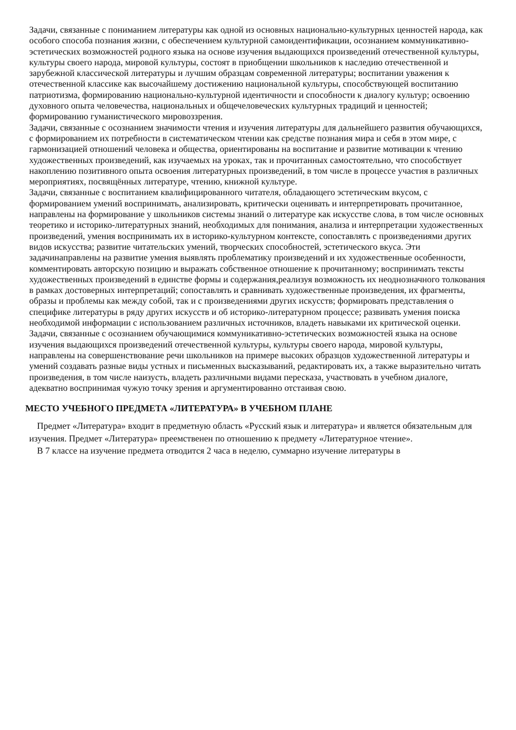Задачи, связанные с пониманием литературы как одной из основных национально-культурных ценностей народа, как особого способа познания жизни, с обеспечением культурной самоидентификации, осознанием коммуникативно-эстетических возможностей родного языка на основе изучения выдающихся произведений отечественной культуры, культуры своего народа, мировой культуры, состоят в приобщении школьников к наследию отечественной и зарубежной классической литературы и лучшим образцам современной литературы; воспитании уважения к отечественной классике как высочайшему достижению национальной культуры, способствующей воспитанию патриотизма, формированию национально-культурной идентичности и способности к диалогу культур; освоению духовного опыта человечества, национальных и общечеловеческих культурных традиций и ценностей; формированию гуманистического мировоззрения.
Задачи, связанные с осознанием значимости чтения и изучения литературы для дальнейшего развития обучающихся, с формированием их потребности в систематическом чтении как средстве познания мира и себя в этом мире, с гармонизацией отношений человека и общества, ориентированы на воспитание и развитие мотивации к чтению художественных произведений, как изучаемых на уроках, так и прочитанных самостоятельно, что способствует накоплению позитивного опыта освоения литературных произведений, в том числе в процессе участия в различных мероприятиях, посвящённых литературе, чтению, книжной культуре.
Задачи, связанные с воспитанием квалифицированного читателя, обладающего эстетическим вкусом, с формированием умений воспринимать, анализировать, критически оценивать и интерпретировать прочитанное, направлены на формирование у школьников системы знаний о литературе как искусстве слова, в том числе основных теоретико и историко-литературных знаний, необходимых для понимания, анализа и интерпретации художественных произведений, умения воспринимать их в историко-культурном контексте, сопоставлять с произведениями других видов искусства; развитие читательских умений, творческих способностей, эстетического вкуса. Эти задачинаправлены на развитие умения выявлять проблематику произведений и их художественные особенности, комментировать авторскую позицию и выражать собственное отношение к прочитанному; воспринимать тексты художественных произведений в единстве формы и содержания,реализуя возможность их неоднозначного толкования в рамках достоверных интерпретаций; сопоставлять и сравнивать художественные произведения, их фрагменты, образы и проблемы как между собой, так и с произведениями других искусств; формировать представления о специфике литературы в ряду других искусств и об историко-литературном процессе; развивать умения поиска необходимой информации с использованием различных источников, владеть навыками их критической оценки.
Задачи, связанные с осознанием обучающимися коммуникативно-эстетических возможностей языка на основе изучения выдающихся произведений отечественной культуры, культуры своего народа, мировой культуры, направлены на совершенствование речи школьников на примере высоких образцов художественной литературы и умений создавать разные виды устных и письменных высказываний, редактировать их, а также выразительно читать произведения, в том числе наизусть, владеть различными видами пересказа, участвовать в учебном диалоге, адекватно воспринимая чужую точку зрения и аргументированно отстаивая свою.
МЕСТО УЧЕБНОГО ПРЕДМЕТА «ЛИТЕРАТУРА» В УЧЕБНОМ ПЛАНЕ
Предмет «Литература» входит в предметную область «Русский язык и литература» и является обязательным для изучения. Предмет «Литература» преемственен по отношению к предмету «Литературное чтение».
В 7 классе на изучение предмета отводится 2 часа в неделю, суммарно изучение литературы в